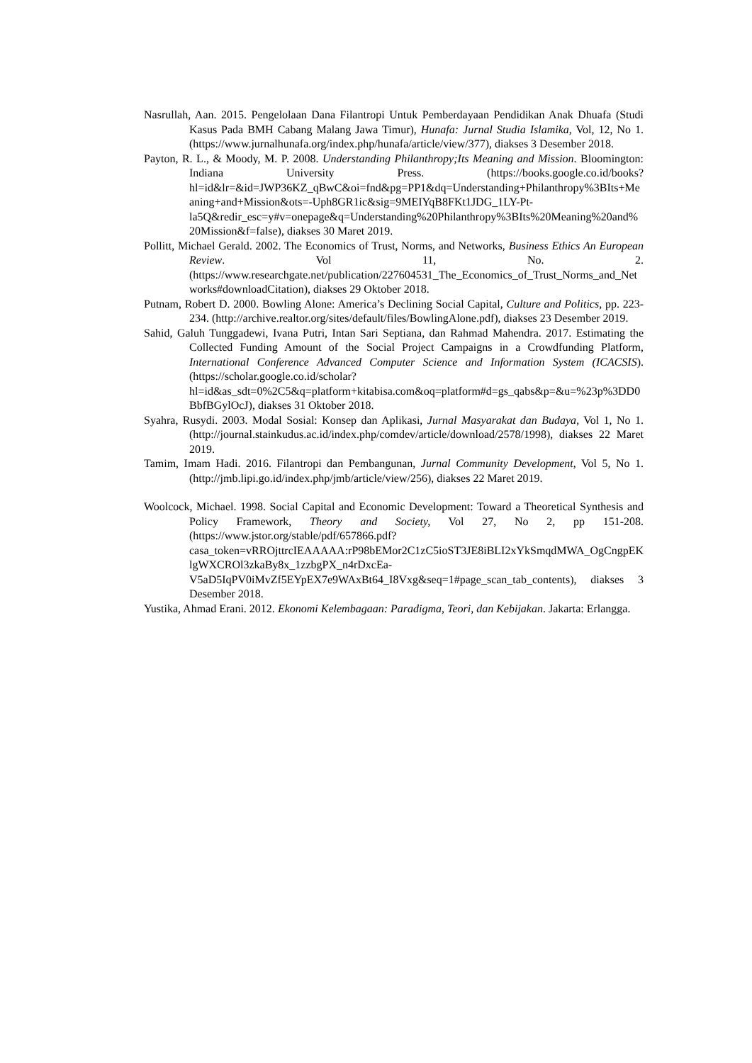Nasrullah, Aan. 2015. Pengelolaan Dana Filantropi Untuk Pemberdayaan Pendidikan Anak Dhuafa (Studi Kasus Pada BMH Cabang Malang Jawa Timur), Hunafa: Jurnal Studia Islamika, Vol, 12, No 1. (https://www.jurnalhunafa.org/index.php/hunafa/article/view/377), diakses 3 Desember 2018.
Payton, R. L., & Moody, M. P. 2008. Understanding Philanthropy;Its Meaning and Mission. Bloomington: Indiana University Press. (https://books.google.co.id/books?hl=id&lr=&id=JWP36KZ_qBwC&oi=fnd&pg=PP1&dq=Understanding+Philanthropy%3BIts+Meaning+and+Mission&ots=-Uph8GR1ic&sig=9MEIYqB8FKt1JDG_1LY-Pt-la5Q&redir_esc=y#v=onepage&q=Understanding%20Philanthropy%3BIts%20Meaning%20and%20Mission&f=false), diakses 30 Maret 2019.
Pollitt, Michael Gerald. 2002. The Economics of Trust, Norms, and Networks, Business Ethics An European Review. Vol 11, No. 2.(https://www.researchgate.net/publication/227604531_The_Economics_of_Trust_Norms_and_Networks#downloadCitation), diakses 29 Oktober 2018.
Putnam, Robert D. 2000. Bowling Alone: America’s Declining Social Capital, Culture and Politics, pp. 223-234. (http://archive.realtor.org/sites/default/files/BowlingAlone.pdf), diakses 23 Desember 2019.
Sahid, Galuh Tunggadewi, Ivana Putri, Intan Sari Septiana, dan Rahmad Mahendra. 2017. Estimating the Collected Funding Amount of the Social Project Campaigns in a Crowdfunding Platform, International Conference Advanced Computer Science and Information System (ICACSIS). (https://scholar.google.co.id/scholar?hl=id&as_sdt=0%2C5&q=platform+kitabisa.com&oq=platform#d=gs_qabs&p=&u=%23p%3DD0BbfBGylOcJ), diakses 31 Oktober 2018.
Syahra, Rusydi. 2003. Modal Sosial: Konsep dan Aplikasi, Jurnal Masyarakat dan Budaya, Vol 1, No 1. (http://journal.stainkudus.ac.id/index.php/comdev/article/download/2578/1998), diakses 22 Maret 2019.
Tamim, Imam Hadi. 2016. Filantropi dan Pembangunan, Jurnal Community Development, Vol 5, No 1. (http://jmb.lipi.go.id/index.php/jmb/article/view/256), diakses 22 Maret 2019.
Woolcock, Michael. 1998. Social Capital and Economic Development: Toward a Theoretical Synthesis and Policy Framework, Theory and Society, Vol 27, No 2, pp 151-208. (https://www.jstor.org/stable/pdf/657866.pdf?casa_token=vRROjttrcIEAAAAA:rP98bEMor2C1zC5ioST3JE8iBLI2xYkSmqdMWA_OgCngpEKlgWXCROl3zkaBy8x_1zzbgPX_n4rDxcEa-V5aD5IqPV0iMvZf5EYpEX7e9WAxBt64_I8Vxg&seq=1#page_scan_tab_contents), diakses 3 Desember 2018.
Yustika, Ahmad Erani. 2012. Ekonomi Kelembagaan: Paradigma, Teori, dan Kebijakan. Jakarta: Erlangga.